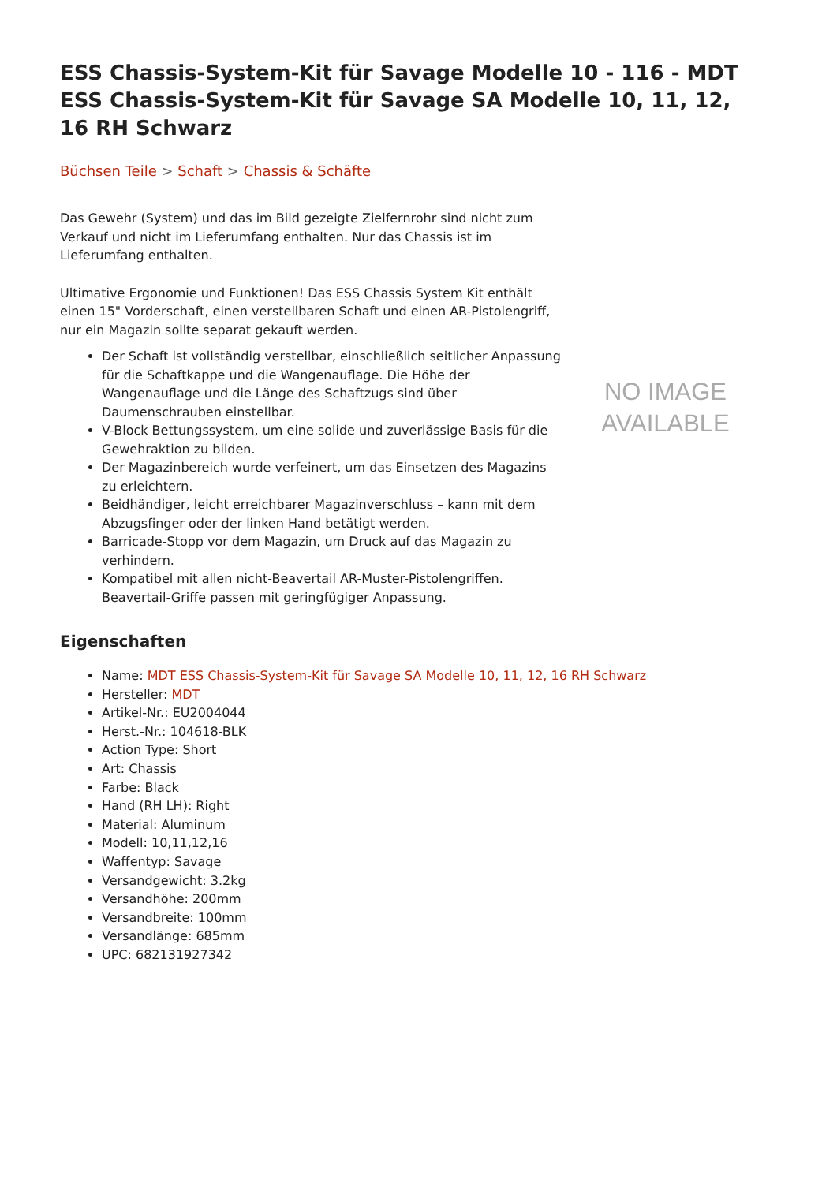ESS Chassis-System-Kit für Savage Modelle 10 - 116 - MDT ESS Chassis-System-Kit für Savage SA Modelle 10, 11, 12, 16 RH Schwarz
Büchsen Teile > Schaft > Chassis & Schäfte
Das Gewehr (System) und das im Bild gezeigte Zielfernrohr sind nicht zum Verkauf und nicht im Lieferumfang enthalten. Nur das Chassis ist im Lieferumfang enthalten.
Ultimative Ergonomie und Funktionen! Das ESS Chassis System Kit enthält einen 15" Vorderschaft, einen verstellbaren Schaft und einen AR-Pistolengriff, nur ein Magazin sollte separat gekauft werden.
Der Schaft ist vollständig verstellbar, einschließlich seitlicher Anpassung für die Schaftkappe und die Wangenauflage. Die Höhe der Wangenauflage und die Länge des Schaftzugs sind über Daumenschrauben einstellbar.
V-Block Bettungssystem, um eine solide und zuverlässige Basis für die Gewehraktion zu bilden.
Der Magazinbereich wurde verfeinert, um das Einsetzen des Magazins zu erleichtern.
Beidhändiger, leicht erreichbarer Magazinverschluss – kann mit dem Abzugsfinger oder der linken Hand betätigt werden.
Barricade-Stopp vor dem Magazin, um Druck auf das Magazin zu verhindern.
Kompatibel mit allen nicht-Beavertail AR-Muster-Pistolengriffen. Beavertail-Griffe passen mit geringfügiger Anpassung.
NO IMAGE
AVAILABLE
Eigenschaften
Name: MDT ESS Chassis-System-Kit für Savage SA Modelle 10, 11, 12, 16 RH Schwarz
Hersteller: MDT
Artikel-Nr.: EU2004044
Herst.-Nr.: 104618-BLK
Action Type: Short
Art: Chassis
Farbe: Black
Hand (RH LH): Right
Material: Aluminum
Modell: 10,11,12,16
Waffentyp: Savage
Versandgewicht: 3.2kg
Versandhöhe: 200mm
Versandbreite: 100mm
Versandlänge: 685mm
UPC: 682131927342